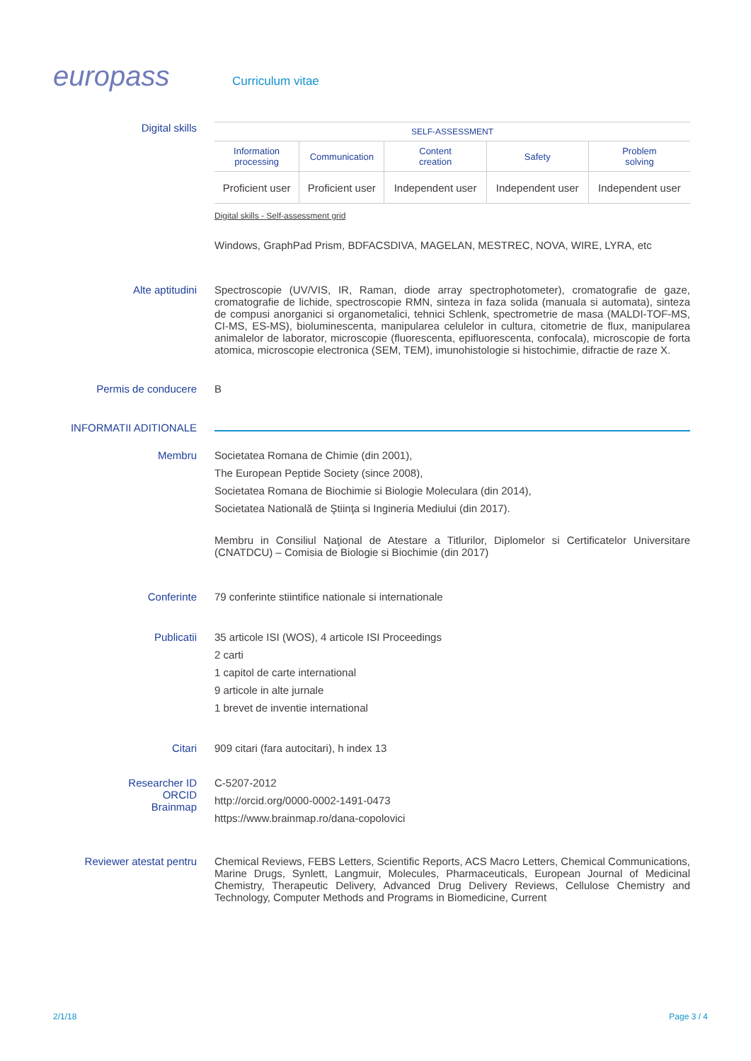europass
Curriculum vitae
Digital skills
| SELF-ASSESSMENT | | | | |
| --- | --- | --- | --- | --- |
| Information processing | Communication | Content creation | Safety | Problem solving |
| Proficient user | Proficient user | Independent user | Independent user | Independent user |
Digital skills - Self-assessment grid
Windows, GraphPad Prism, BDFACSDIVA, MAGELAN, MESTREC, NOVA, WIRE, LYRA, etc
Alte aptitudini Spectroscopie (UV/VIS, IR, Raman, diode array spectrophotometer), cromatografie de gaze, cromatografie de lichide, spectroscopie RMN, sinteza in faza solida (manuala si automata), sinteza de compusi anorganici si organometalici, tehnici Schlenk, spectrometrie de masa (MALDI-TOF-MS, CI-MS, ES-MS), bioluminescenta, manipularea celulelor in cultura, citometrie de flux, manipularea animalelor de laborator, microscopie (fluorescenta, epifluorescenta, confocala), microscopie de forta atomica, microscopie electronica (SEM, TEM), imunohistologie si histochimie, difractie de raze X.
Permis de conducere B
INFORMATII ADITIONALE
Membru Societatea Romana de Chimie (din 2001),
The European Peptide Society (since 2008),
Societatea Romana de Biochimie si Biologie Moleculara (din 2014),
Societatea Natională de Ştiinţa si Ingineria Mediului (din 2017).
Membru in Consiliul Naţional de Atestare a Titlurilor, Diplomelor si Certificatelor Universitare (CNATDCU) – Comisia de Biologie si Biochimie (din 2017)
Conferinte 79 conferinte stiintifice nationale si internationale
Publicatii 35 articole ISI (WOS), 4 articole ISI Proceedings
2 carti
1 capitol de carte international
9 articole in alte jurnale
1 brevet de inventie international
Citari 909 citari (fara autocitari), h index 13
Researcher ID
ORCID
Brainmap
C-5207-2012
http://orcid.org/0000-0002-1491-0473
https://www.brainmap.ro/dana-copolovici
Reviewer atestat pentru Chemical Reviews, FEBS Letters, Scientific Reports, ACS Macro Letters, Chemical Communications, Marine Drugs, Synlett, Langmuir, Molecules, Pharmaceuticals, European Journal of Medicinal Chemistry, Therapeutic Delivery, Advanced Drug Delivery Reviews, Cellulose Chemistry and Technology, Computer Methods and Programs in Biomedicine, Current
2/1/18 Page 3 / 4